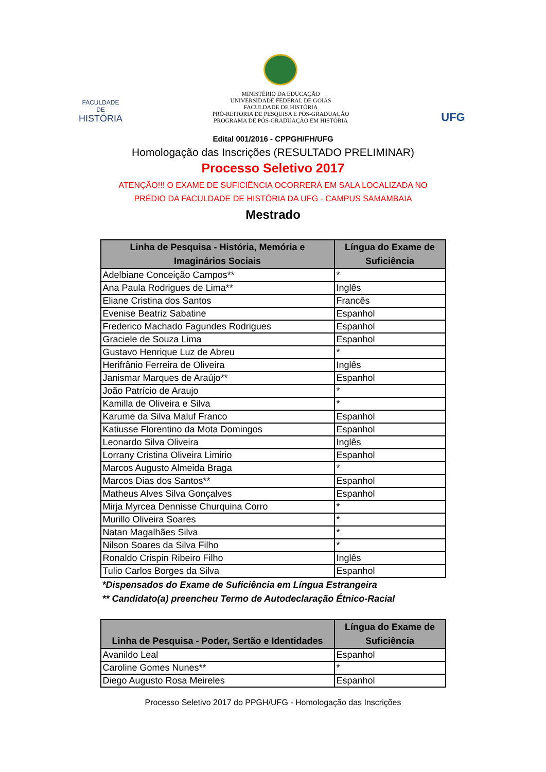FACULDADE DE
HISTÓRIA
MINISTÉRIO DA EDUCAÇÃO
UNIVERSIDADE FEDERAL DE GOIÁS
FACULDADE DE HISTÓRIA
PRÓ-REITORIA DE PESQUISA E PÓS-GRADUAÇÃO
PROGRAMA DE PÓS-GRADUAÇÃO EM HISTÓRIA
UFG
Edital 001/2016 - CPPGH/FH/UFG
Homologação das Inscrições (RESULTADO PRELIMINAR)
Processo Seletivo 2017
ATENÇÃO!!! O EXAME DE SUFICIÊNCIA OCORRERÁ EM SALA LOCALIZADA NO
PRÉDIO DA FACULDADE DE HISTÓRIA DA UFG - CAMPUS SAMAMBAIA
Mestrado
| Linha de Pesquisa - História, Memória e Imaginários Sociais | Língua do Exame de Suficiência |
| --- | --- |
| Adelbiane Conceição Campos** | * |
| Ana Paula Rodrigues de Lima** | Inglês |
| Eliane Cristina dos Santos | Francês |
| Evenise Beatriz Sabatine | Espanhol |
| Frederico Machado Fagundes Rodrigues | Espanhol |
| Graciele de Souza Lima | Espanhol |
| Gustavo Henrique Luz de Abreu | * |
| Herifrânio Ferreira de Oliveira | Inglês |
| Janismar Marques de Araújo** | Espanhol |
| João Patrício de Araujo | * |
| Kamilla de Oliveira e Silva | * |
| Karume da Silva Maluf Franco | Espanhol |
| Katiusse Florentino da Mota Domingos | Espanhol |
| Leonardo Silva Oliveira | Inglês |
| Lorrany Cristina Oliveira Limirio | Espanhol |
| Marcos Augusto Almeida Braga | * |
| Marcos Dias dos Santos** | Espanhol |
| Matheus Alves Silva Gonçalves | Espanhol |
| Mirja Myrcea Dennisse Churquina Corro | * |
| Murillo Oliveira Soares | * |
| Natan Magalhães Silva | * |
| Nilson Soares da Silva Filho | * |
| Ronaldo Crispin Ribeiro Filho | Inglês |
| Tulio Carlos Borges da Silva | Espanhol |
*Dispensados do Exame de Suficiência em Língua Estrangeira
** Candidato(a) preencheu Termo de Autodeclaração Étnico-Racial
| Linha de Pesquisa - Poder, Sertão e Identidades | Língua do Exame de Suficiência |
| --- | --- |
| Avanildo Leal | Espanhol |
| Caroline Gomes Nunes** | * |
| Diego Augusto Rosa Meireles | Espanhol |
Processo Seletivo 2017 do PPGH/UFG - Homologação das Inscrições